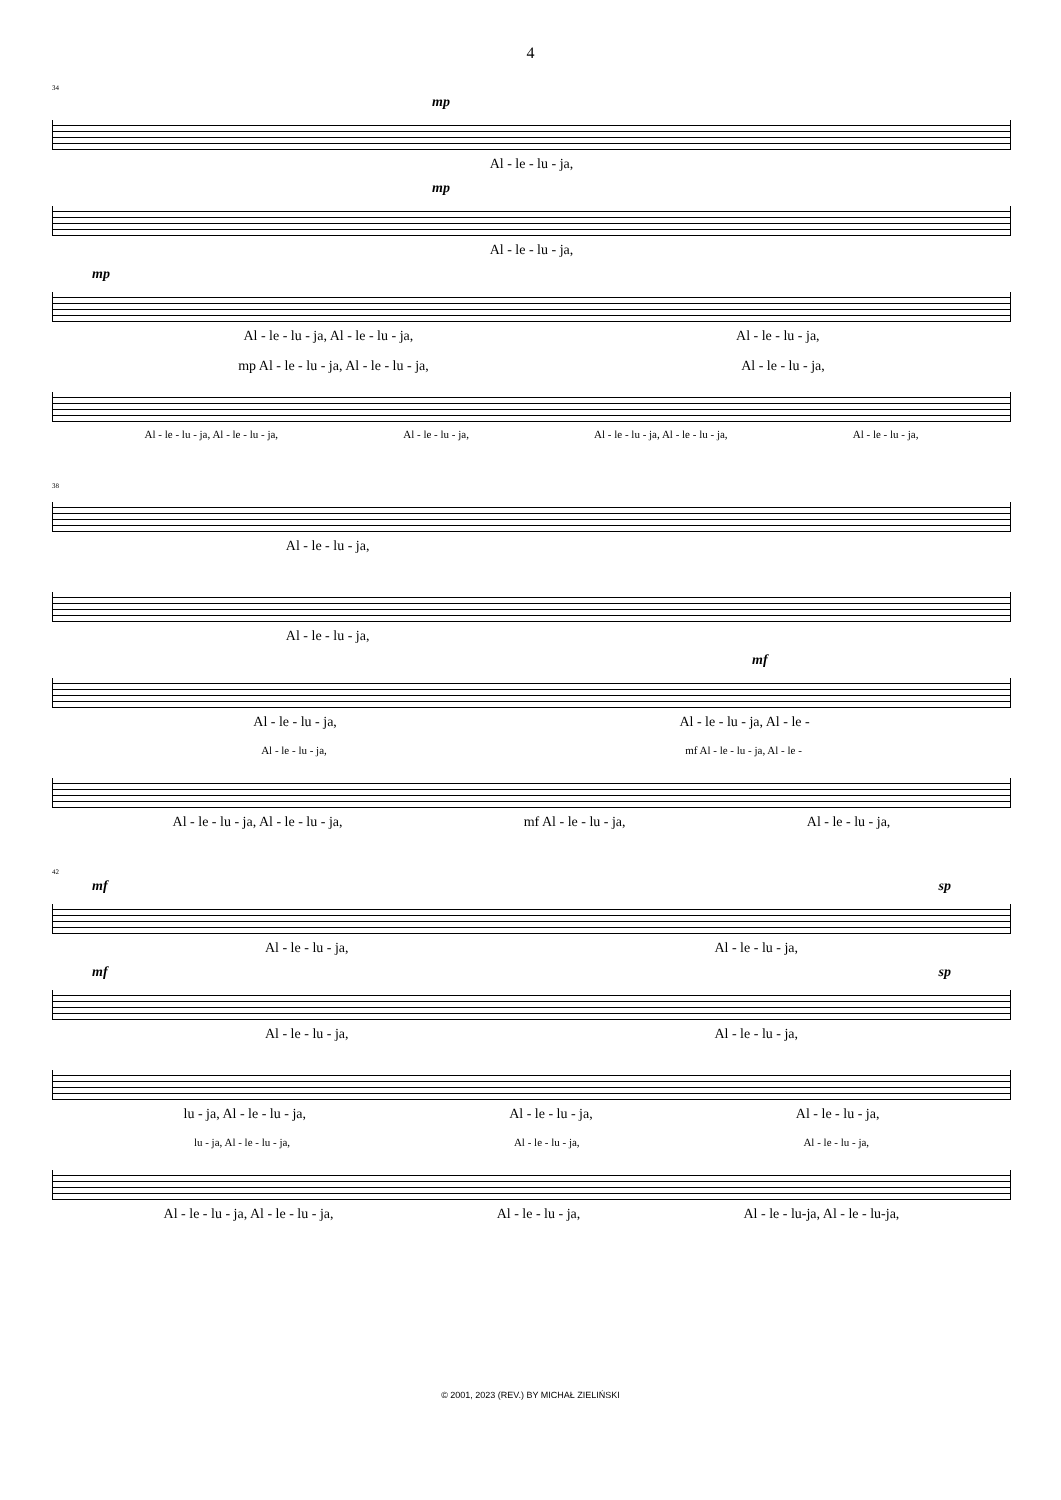4
34
mp
Al - le - lu - ja,
mp
Al - le - lu - ja,
mp
Al - le - lu - ja, Al - le - lu - ja, Al - le - lu - ja,
mp Al - le - lu - ja, Al - le - lu - ja, Al - le - lu - ja,
Al - le - lu - ja, Al - le - lu - ja, Al - le - lu - ja, Al - le - lu - ja, Al - le - lu - ja, Al - le - lu - ja,
38
Al - le - lu - ja,
Al - le - lu - ja,
mf
Al - le - lu - ja, Al - le - lu - ja, Al - le -
Al - le - lu - ja, mf Al - le - lu - ja, Al - le -
Al - le - lu - ja, Al - le - lu - ja, mf Al - le - lu - ja, Al - le - lu - ja,
42
mf sp
Al - le - lu - ja, Al - le - lu - ja,
mf sp
Al - le - lu - ja, Al - le - lu - ja,
lu - ja, Al - le - lu - ja, Al - le - lu - ja, Al - le - lu - ja,
lu - ja, Al - le - lu - ja, Al - le - lu - ja, Al - le - lu - ja,
Al - le - lu - ja, Al - le - lu - ja, Al - le - lu - ja, Al - le - lu-ja, Al - le - lu-ja,
© 2001, 2023 (REV.) BY MICHAŁ ZIELIŃSKI